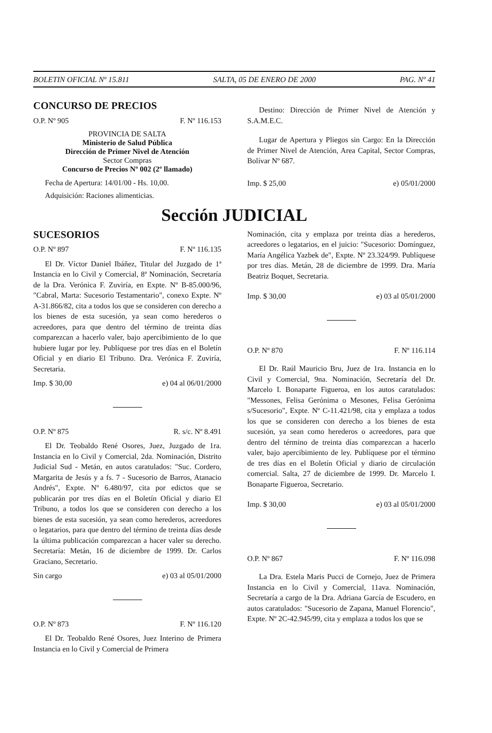BOLETIN OFICIAL Nº 15.811 SALTA, 05 DE ENERO DE 2000 PAG. Nº 41
CONCURSO DE PRECIOS
O.P. Nº 905 F. Nº 116.153
PROVINCIA DE SALTA
Ministerio de Salud Pública
Dirección de Primer Nivel de Atención
Sector Compras
Concurso de Precios Nº 002 (2º llamado)
Fecha de Apertura: 14/01/00 - Hs. 10,00.
Adquisición: Raciones alimenticias.
Destino: Dirección de Primer Nivel de Atención y S.A.M.E.C.
Lugar de Apertura y Pliegos sin Cargo: En la Dirección de Primer Nivel de Atención, Area Capital, Sector Compras, Bolívar Nº 687.
Imp. $ 25,00 e) 05/01/2000
Sección JUDICIAL
SUCESORIOS
O.P. Nº 897 F. Nº 116.135
El Dr. Víctor Daniel Ibáñez, Titular del Juzgado de 1ª Instancia en lo Civil y Comercial, 8ª Nominación, Secretaría de la Dra. Verónica F. Zuviría, en Expte. Nº B-85.000/96, "Cabral, Marta: Sucesorio Testamentario", conexo Expte. Nº A-31.866/82, cita a todos los que se consideren con derecho a los bienes de esta sucesión, ya sean como herederos o acreedores, para que dentro del término de treinta días comparezcan a hacerlo valer, bajo apercibimiento de lo que hubiere lugar por ley. Publíquese por tres días en el Boletín Oficial y en diario El Tribuno. Dra. Verónica F. Zuviría, Secretaria.
Imp. $ 30,00 e) 04 al 06/01/2000
O.P. Nº 875 R. s/c. Nº 8.491
El Dr. Teobaldo René Osores, Juez, Juzgado de 1ra. Instancia en lo Civil y Comercial, 2da. Nominación, Distrito Judicial Sud - Metán, en autos caratulados: "Suc. Cordero, Margarita de Jesús y a fs. 7 - Sucesorio de Barros, Atanacio Andrés", Expte. Nº 6.480/97, cita por edictos que se publicarán por tres días en el Boletín Oficial y diario El Tribuno, a todos los que se consideren con derecho a los bienes de esta sucesión, ya sean como herederos, acreedores o legatarios, para que dentro del término de treinta días desde la última publicación comparezcan a hacer valer su derecho. Secretaría: Metán, 16 de diciembre de 1999. Dr. Carlos Graciano, Secretario.
Sin cargo e) 03 al 05/01/2000
O.P. Nº 873 F. Nº 116.120
El Dr. Teobaldo René Osores, Juez Interino de Primera Instancia en lo Civil y Comercial de Primera
Nominación, cita y emplaza por treinta días a herederos, acreedores o legatarios, en el juicio: "Sucesorio: Domínguez, María Angélica Yazbek de", Expte. Nº 23.324/99. Publíquese por tres días. Metán, 28 de diciembre de 1999. Dra. María Beatriz Boquet, Secretaria.
Imp. $ 30,00 e) 03 al 05/01/2000
O.P. Nº 870 F. Nº 116.114
El Dr. Raúl Mauricio Bru, Juez de 1ra. Instancia en lo Civil y Comercial, 9na. Nominación, Secretaría del Dr. Marcelo I. Bonaparte Figueroa, en los autos caratulados: "Messones, Felisa Gerónima o Mesones, Felisa Gerónima s/Sucesorio", Expte. Nº C-11.421/98, cita y emplaza a todos los que se consideren con derecho a los bienes de esta sucesión, ya sean como herederos o acreedores, para que dentro del término de treinta días comparezcan a hacerlo valer, bajo apercibimiento de ley. Publíquese por el término de tres días en el Boletín Oficial y diario de circulación comercial. Salta, 27 de diciembre de 1999. Dr. Marcelo I. Bonaparte Figueroa, Secretario.
Imp. $ 30,00 e) 03 al 05/01/2000
O.P. Nº 867 F. Nº 116.098
La Dra. Estela Maris Pucci de Cornejo, Juez de Primera Instancia en lo Civil y Comercial, 11ava. Nominación, Secretaría a cargo de la Dra. Adriana García de Escudero, en autos caratulados: "Sucesorio de Zapana, Manuel Florencio", Expte. Nº 2C-42.945/99, cita y emplaza a todos los que se